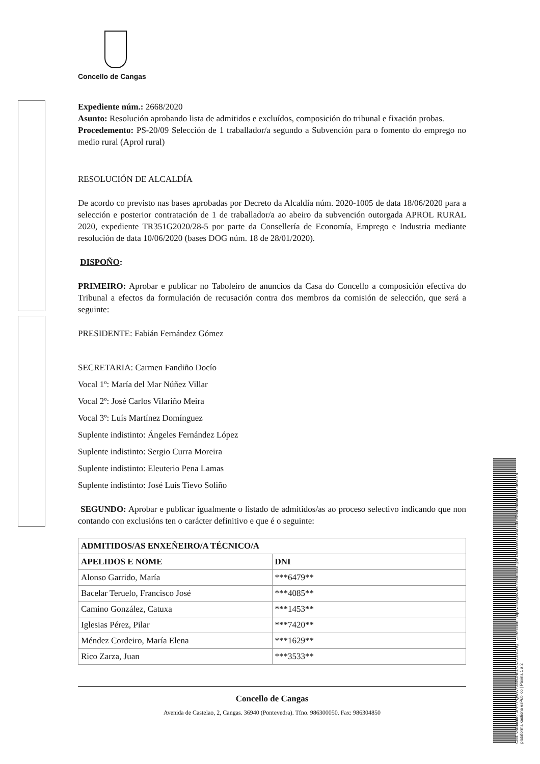Cod. Validación: 3PPTPQWWF3M9JHEDNK323NCRQ | Corrección: https://cangas.sedelectronica.gal/ Documento asinado electronicamente desde a plataforma xestiona esPublico | Páxina 1 a 2
Concello de Cangas
Expediente núm.: 2668/2020
Asunto: Resolución aprobando lista de admitidos e excluídos, composición do tribunal e fixación probas.
Procedemento: PS-20/09 Selección de 1 traballador/a segundo a Subvención para o fomento do emprego no medio rural (Aprol rural)
RESOLUCIÓN DE ALCALDÍA
De acordo co previsto nas bases aprobadas por Decreto da Alcaldía núm. 2020-1005 de data 18/06/2020 para a selección e posterior contratación de 1 de traballador/a ao abeiro da subvención outorgada APROL RURAL 2020, expediente TR351G2020/28-5 por parte da Consellería de Economía, Emprego e Industria mediante resolución de data 10/06/2020 (bases DOG núm. 18 de 28/01/2020).
DISPOÑO:
PRIMEIRO: Aprobar e publicar no Taboleiro de anuncios da Casa do Concello a composición efectiva do Tribunal a efectos da formulación de recusación contra dos membros da comisión de selección, que será a seguinte:
PRESIDENTE: Fabián Fernández Gómez
SECRETARIA: Carmen Fandiño Docío
Vocal 1º: María del Mar Núñez Villar
Vocal 2º: José Carlos Vilariño Meira
Vocal 3º: Luís Martínez Domínguez
Suplente indistinto: Ángeles Fernández López
Suplente indistinto: Sergio Curra Moreira
Suplente indistinto: Eleuterio Pena Lamas
Suplente indistinto: José Luís Tievo Soliño
SEGUNDO: Aprobar e publicar igualmente o listado de admitidos/as ao proceso selectivo indicando que non contando con exclusións ten o carácter definitivo e que é o seguinte:
| ADMITIDOS/AS ENXEÑEIRO/A TÉCNICO/A | |
| --- | --- |
| APELIDOS E NOME | DNI |
| Alonso Garrido, María | ***6479** |
| Bacelar Teruelo, Francisco José | ***4085** |
| Camino González, Catuxa | ***1453** |
| Iglesias Pérez, Pilar | ***7420** |
| Méndez Cordeiro, María Elena | ***1629** |
| Rico Zarza, Juan | ***3533** |
Concello de Cangas
Avenida de Castelao, 2, Cangas. 36940 (Pontevedra). Tfno. 986300050. Fax: 986304850